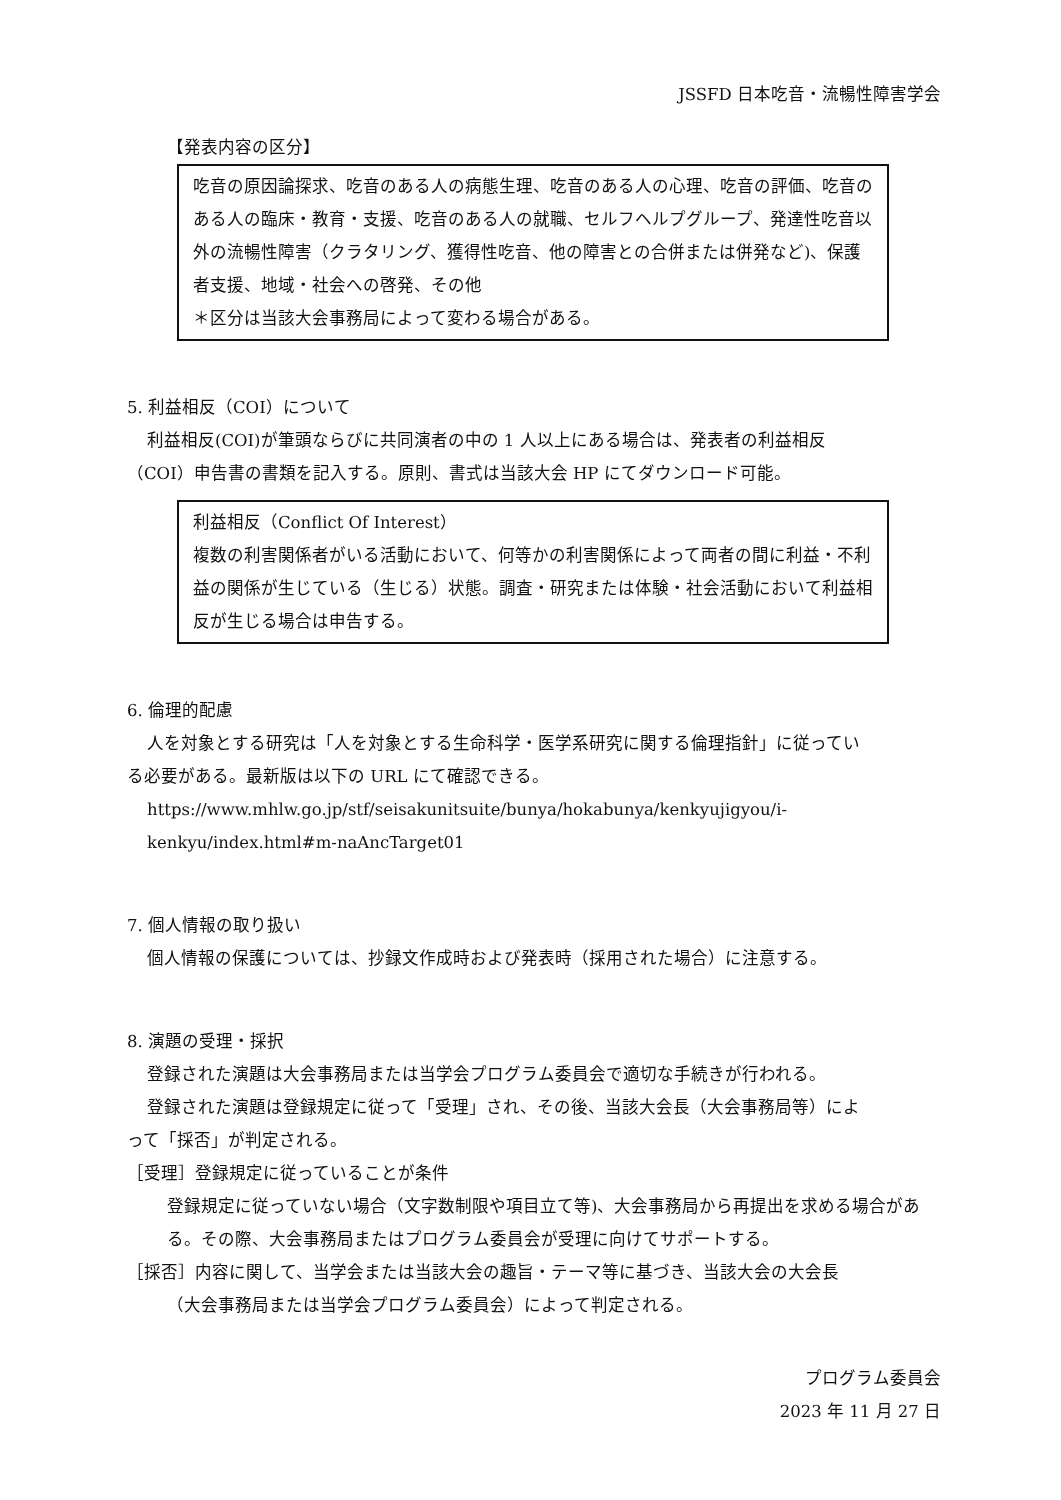JSSFD 日本吃音・流暢性障害学会
【発表内容の区分】
吃音の原因論探求、吃音のある人の病態生理、吃音のある人の心理、吃音の評価、吃音のある人の臨床・教育・支援、吃音のある人の就職、セルフヘルプグループ、発達性吃音以外の流暢性障害（クラタリング、獲得性吃音、他の障害との合併または併発など)、保護者支援、地域・社会への啓発、その他
＊区分は当該大会事務局によって変わる場合がある。
5. 利益相反（COI）について
利益相反(COI)が筆頭ならびに共同演者の中の 1 人以上にある場合は、発表者の利益相反
（COI）申告書の書類を記入する。原則、書式は当該大会 HP にてダウンロード可能。
利益相反（Conflict Of Interest）
複数の利害関係者がいる活動において、何等かの利害関係によって両者の間に利益・不利益の関係が生じている（生じる）状態。調査・研究または体験・社会活動において利益相反が生じる場合は申告する。
6. 倫理的配慮
人を対象とする研究は「人を対象とする生命科学・医学系研究に関する倫理指針」に従ってい
る必要がある。最新版は以下の URL にて確認できる。
https://www.mhlw.go.jp/stf/seisakunitsuite/bunya/hokabunya/kenkyujigyou/i-kenkyu/index.html#m-naAncTarget01
7. 個人情報の取り扱い
個人情報の保護については、抄録文作成時および発表時（採用された場合）に注意する。
8. 演題の受理・採択
登録された演題は大会事務局または当学会プログラム委員会で適切な手続きが行われる。
登録された演題は登録規定に従って「受理」され、その後、当該大会長（大会事務局等）によ
って「採否」が判定される。
［受理］登録規定に従っていることが条件
登録規定に従っていない場合（文字数制限や項目立て等)、大会事務局から再提出を求める場合がある。その際、大会事務局またはプログラム委員会が受理に向けてサポートする。
［採否］内容に関して、当学会または当該大会の趣旨・テーマ等に基づき、当該大会の大会長
（大会事務局または当学会プログラム委員会）によって判定される。
プログラム委員会
2023 年 11 月 27 日